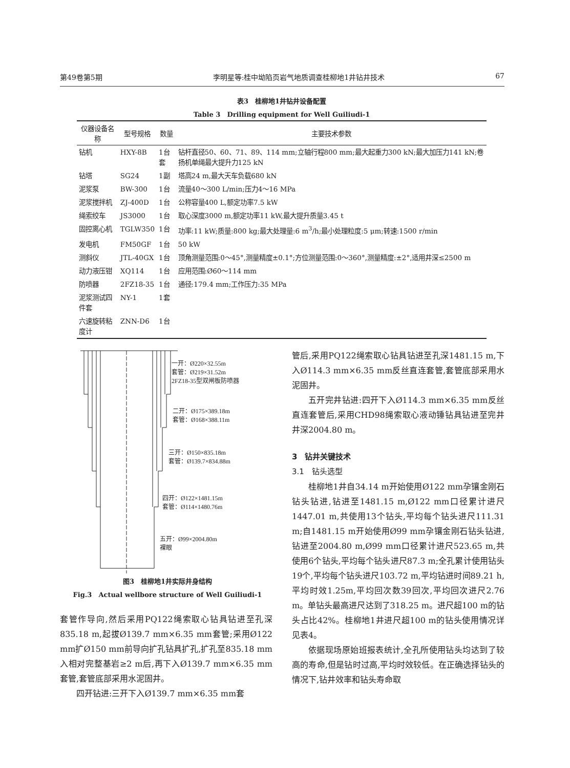第49卷第5期 李明星等:桂中坳陷页岩气地质调查桂柳地1井钻井技术 67
表3　桂柳地1井钻井设备配置
Table 3　Drilling equipment for Well Guiliudi-1
| 仪器设备名称 | 型号规格 | 数量 | 主要技术参数 |
| --- | --- | --- | --- |
| 钻机 | HXY-8B | 1台套 | 钻杆直径50、60、71、89、114 mm;立轴行程800 mm;最大起重力300 kN;最大加压力141 kN;卷扬机单绳最大提升力125 kN |
| 钻塔 | SG24 | 1副 | 塔高24 m,最大天车负载680 kN |
| 泥浆泵 | BW-300 | 1台 | 流量40～300 L/min;压力4～16 MPa |
| 泥浆搅拌机 | ZJ-400D | 1台 | 公称容量400 L,额定功率7.5 kW |
| 绳索绞车 | JS3000 | 1台 | 取心深度3000 m,额定功率11 kW,最大提升质量3.45 t |
| 固控离心机 | TGLW350 | 1台 | 功率:11 kW;质量:800 kg;最大处理量:6 m<sup>3</sup>/h;最小处理粒度:5 μm;转速:1500 r/min |
| 发电机 | FM50GF | 1台 | 50 kW |
| 测斜仪 | JTL-40GX | 1台 | 顶角测量范围:0～45°,测量精度±0.1°;方位测量范围:0～360°,测量精度:±2°,适用井深≤2500 m |
| 动力液压钳 | XQ114 | 1台 | 应用范围:Ø60～114 mm |
| 防喷器 | 2FZ18-35 | 1台 | 通径:179.4 mm;工作压力:35 MPa |
| 泥浆测试四件套 | NY-1 | 1套 | |
| 六速旋转粘度计 | ZNN-D6 | 1台 | |
一开：Ø220×32.55m
套管：Ø219×31.52m
2FZ18-35型双闸板防喷器
二开：Ø175×389.18m
套管：Ø168×388.11m
三开：Ø150×835.18m
套管：Ø139.7×834.88m
四开：Ø122×1481.15m
套管：Ø114×1480.76m
五开：Ø99×2004.80m
裸眼
图3　桂柳地1井实际井身结构
Fig.3　Actual wellbore structure of Well Guiliudi-1
套管作导向,然后采用PQ122绳索取心钻具钻进至孔深835.18 m,起拔Ø139.7 mm×6.35 mm套管;采用Ø122 mm扩Ø150 mm前导向扩孔钻具扩孔,扩孔至835.18 mm入相对完整基岩≥2 m后,再下入Ø139.7 mm×6.35 mm套管,套管底部采用水泥固井。
四开钻进:三开下入Ø139.7 mm×6.35 mm套
管后,采用PQ122绳索取心钻具钻进至孔深1481.15 m,下入Ø114.3 mm×6.35 mm反丝直连套管,套管底部采用水泥固井。
五开完井钻进:四开下入Ø114.3 mm×6.35 mm反丝直连套管后,采用CHD98绳索取心液动锤钻具钻进至完井井深2004.80 m。
3　钻井关键技术
3.1　钻头选型
桂柳地1井自34.14 m开始使用Ø122 mm孕镶金刚石钻头钻进,钻进至1481.15 m,Ø122 mm口径累计进尺1447.01 m,共使用13个钻头,平均每个钻头进尺111.31 m;自1481.15 m开始使用Ø99 mm孕镶金刚石钻头钻进,钻进至2004.80 m,Ø99 mm口径累计进尺523.65 m,共使用6个钻头,平均每个钻头进尺87.3 m;全孔累计使用钻头19个,平均每个钻头进尺103.72 m,平均钻进时间89.21 h,平均时效1.25m,平均回次数39回次,平均回次进尺2.76 m。单钻头最高进尺达到了318.25 m。进尺超100 m的钻头占比42%。桂柳地1井进尺超100 m的钻头使用情况详见表4。
依据现场原始班报表统计,全孔所使用钻头均达到了较高的寿命,但是钻时过高,平均时效较低。在正确选择钻头的情况下,钻井效率和钻头寿命取